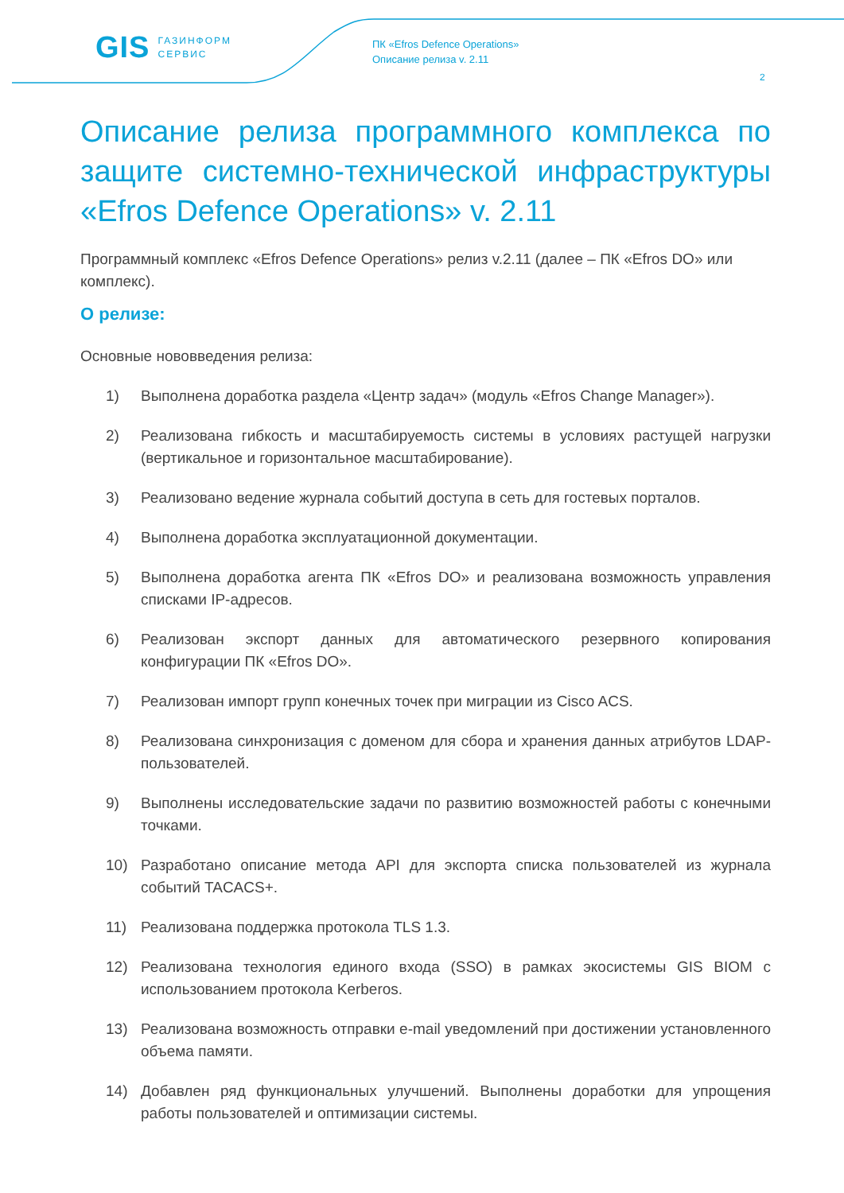GIS ГАЗИНФОРМ
СЕРВИС
ПК «Efros Defence Operations»
Описание релиза v. 2.11
2
Описание релиза программного комплекса по защите системно-технической инфраструктуры «Efros Defence Operations» v. 2.11
Программный комплекс «Efros Defence Operations» релиз v.2.11 (далее – ПК «Efros DO» или комплекс).
О релизе:
Основные нововведения релиза:
1) Выполнена доработка раздела «Центр задач» (модуль «Efros Change Manager»).
2) Реализована гибкость и масштабируемость системы в условиях растущей нагрузки (вертикальное и горизонтальное масштабирование).
3) Реализовано ведение журнала событий доступа в сеть для гостевых порталов.
4) Выполнена доработка эксплуатационной документации.
5) Выполнена доработка агента ПК «Efros DO» и реализована возможность управления списками IP-адресов.
6) Реализован экспорт данных для автоматического резервного копирования конфигурации ПК «Efros DO».
7) Реализован импорт групп конечных точек при миграции из Cisco ACS.
8) Реализована синхронизация с доменом для сбора и хранения данных атрибутов LDAP-пользователей.
9) Выполнены исследовательские задачи по развитию возможностей работы с конечными точками.
10) Разработано описание метода API для экспорта списка пользователей из журнала событий TACACS+.
11) Реализована поддержка протокола TLS 1.3.
12) Реализована технология единого входа (SSO) в рамках экосистемы GIS BIOM с использованием протокола Kerberos.
13) Реализована возможность отправки e-mail уведомлений при достижении установленного объема памяти.
14) Добавлен ряд функциональных улучшений. Выполнены доработки для упрощения работы пользователей и оптимизации системы.